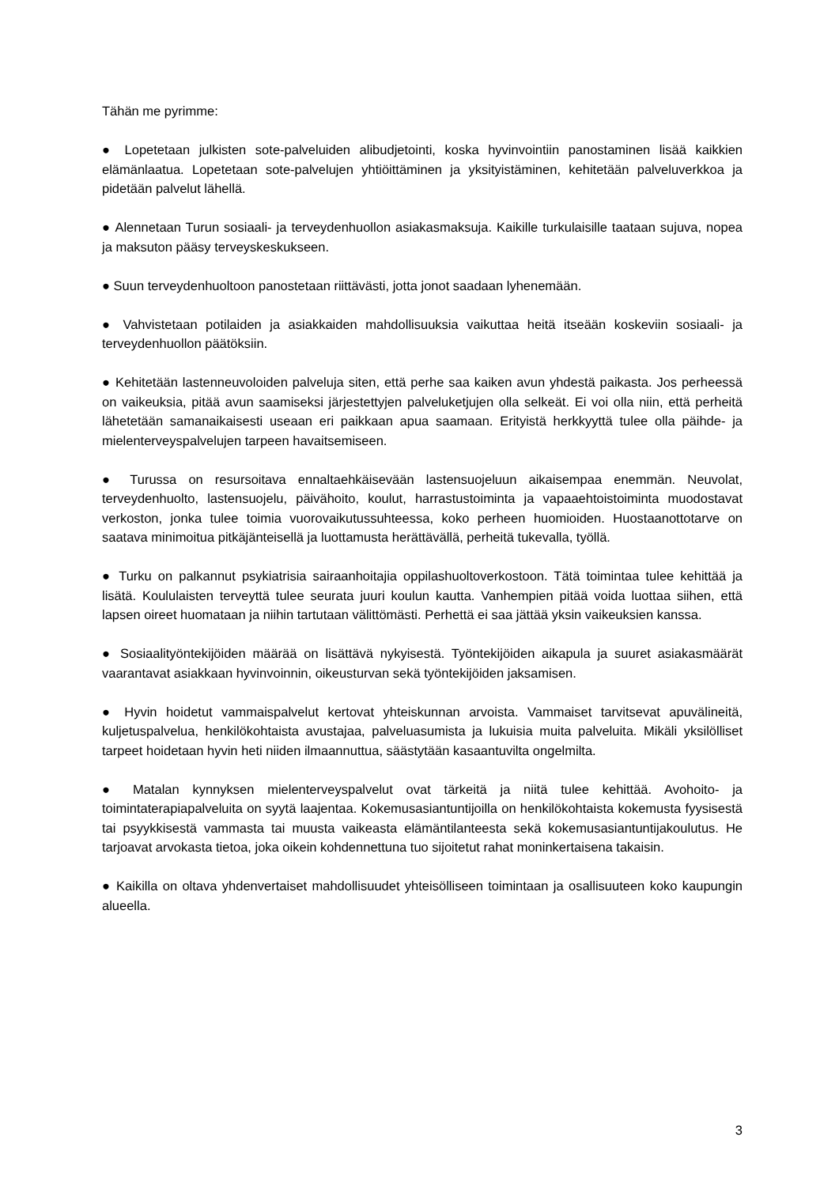Tähän me pyrimme:
● Lopetetaan julkisten sote-palveluiden alibudjetointi, koska hyvinvointiin panostaminen lisää kaikkien elämänlaatua. Lopetetaan sote-palvelujen yhtiöittäminen ja yksityistäminen, kehitetään palveluverkkoa ja pidetään palvelut lähellä.
● Alennetaan Turun sosiaali- ja terveydenhuollon asiakasmaksuja. Kaikille turkulaisille taataan sujuva, nopea ja maksuton pääsy terveyskeskukseen.
● Suun terveydenhuoltoon panostetaan riittävästi, jotta jonot saadaan lyhenemään.
● Vahvistetaan potilaiden ja asiakkaiden mahdollisuuksia vaikuttaa heitä itseään koskeviin sosiaali- ja terveydenhuollon päätöksiin.
● Kehitetään lastenneuvoloiden palveluja siten, että perhe saa kaiken avun yhdestä paikasta. Jos perheessä on vaikeuksia, pitää avun saamiseksi järjestettyjen palveluketjujen olla selkeät. Ei voi olla niin, että perheitä lähetetään samanaikaisesti useaan eri paikkaan apua saamaan. Erityistä herkkyyttä tulee olla päihde- ja mielenterveyspalvelujen tarpeen havaitsemiseen.
● Turussa on resursoitava ennaltaehkäisevään lastensuojeluun aikaisempaa enemmän. Neuvolat, terveydenhuolto, lastensuojelu, päivähoito, koulut, harrastustoiminta ja vapaaehtoistoiminta muodostavat verkoston, jonka tulee toimia vuorovaikutussuhteessa, koko perheen huomioiden. Huostaanottotarve on saatava minimoitua pitkäjänteisellä ja luottamusta herättävällä, perheitä tukevalla, työllä.
● Turku on palkannut psykiatrisia sairaanhoitajia oppilashuoltoverkostoon. Tätä toimintaa tulee kehittää ja lisätä. Koululaisten terveyttä tulee seurata juuri koulun kautta. Vanhempien pitää voida luottaa siihen, että lapsen oireet huomataan ja niihin tartutaan välittömästi. Perhettä ei saa jättää yksin vaikeuksien kanssa.
● Sosiaalityöntekijöiden määrää on lisättävä nykyisestä. Työntekijöiden aikapula ja suuret asiakasmäärät vaarantavat asiakkaan hyvinvoinnin, oikeusturvan sekä työntekijöiden jaksamisen.
● Hyvin hoidetut vammaispalvelut kertovat yhteiskunnan arvoista. Vammaiset tarvitsevat apuvälineitä, kuljetuspalvelua, henkilökohtaista avustajaa, palveluasumista ja lukuisia muita palveluita. Mikäli yksilölliset tarpeet hoidetaan hyvin heti niiden ilmaannuttua, säästytään kasaantuvilta ongelmilta.
● Matalan kynnyksen mielenterveyspalvelut ovat tärkeitä ja niitä tulee kehittää. Avohoito- ja toimintaterapiapalveluita on syytä laajentaa. Kokemusasiantuntijoilla on henkilökohtaista kokemusta fyysisestä tai psyykkisestä vammasta tai muusta vaikeasta elämäntilanteesta sekä kokemusasiantuntijakoulutus. He tarjoavat arvokasta tietoa, joka oikein kohdennettuna tuo sijoitetut rahat moninkertaisena takaisin.
● Kaikilla on oltava yhdenvertaiset mahdollisuudet yhteisölliseen toimintaan ja osallisuuteen koko kaupungin alueella.
3